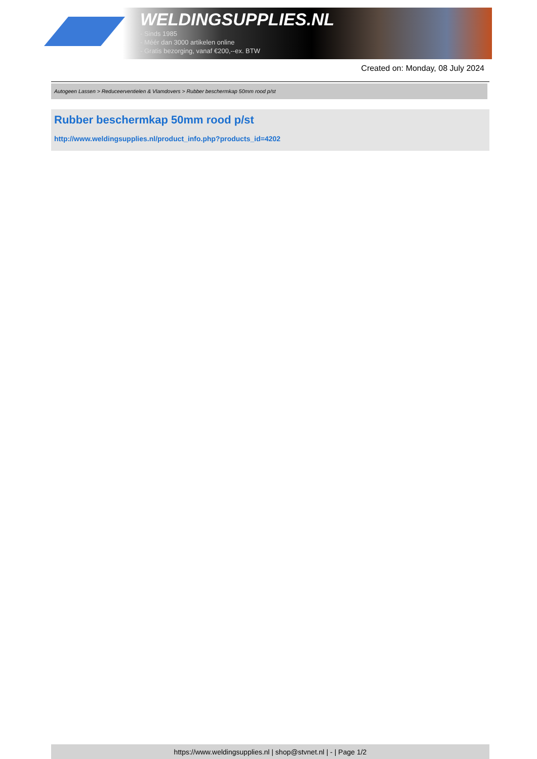WELDINGSUPPLIES.NL
- Sinds 1985
- Méér dan 3000 artikelen online
- Gratis bezorging, vanaf €200,--ex. BTW
Created on: Monday, 08 July 2024
Autogeen Lassen > Reduceerventielen & Vlamdovers > Rubber beschermkap 50mm rood p/st
Rubber beschermkap 50mm rood p/st
http://www.weldingsupplies.nl/product_info.php?products_id=4202
https://www.weldingsupplies.nl | shop@stvnet.nl | - | Page 1/2